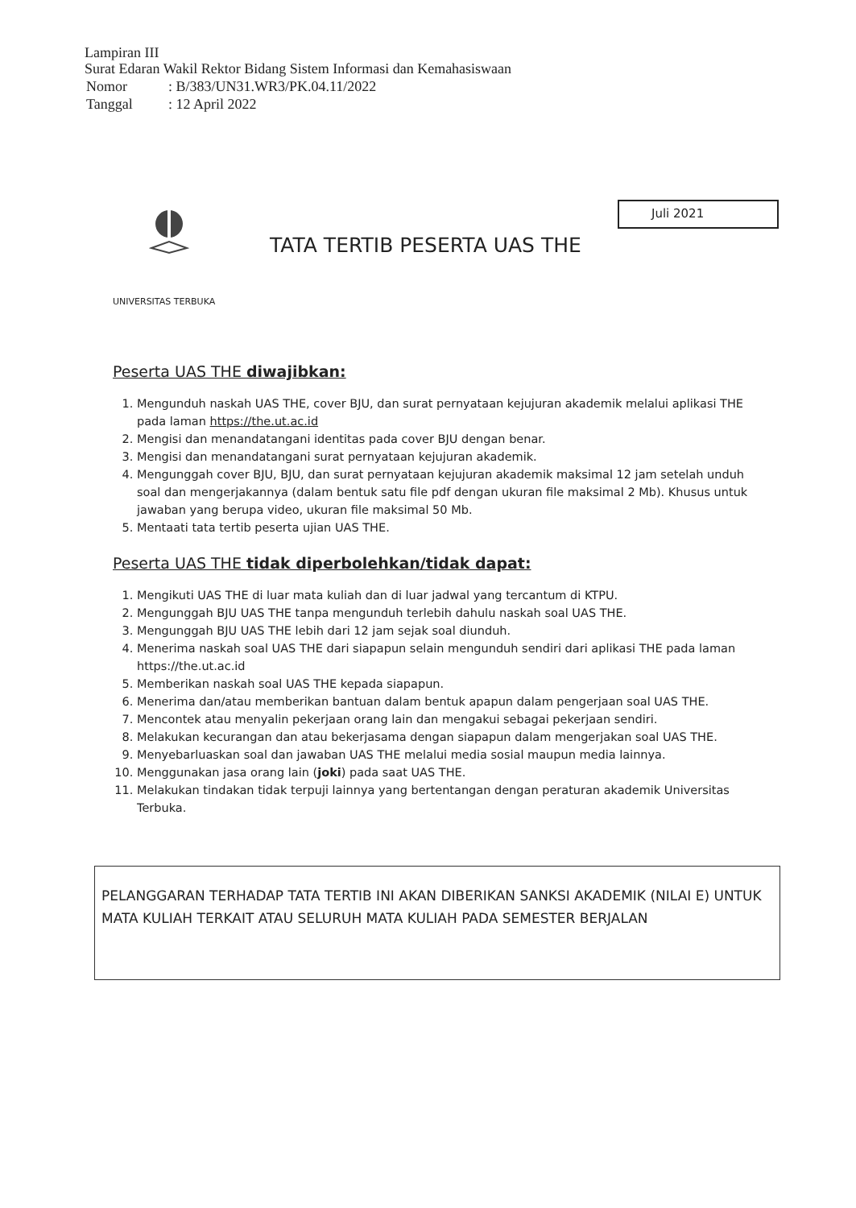Lampiran III
Surat Edaran Wakil Rektor Bidang Sistem Informasi dan Kemahasiswaan
| Nomor | : B/383/UN31.WR3/PK.04.11/2022 |
| Tanggal | : 12 April 2022 |
Juli 2021
TATA TERTIB PESERTA UAS THE
UNIVERSITAS TERBUKA
Peserta UAS THE diwajibkan:
1. Mengunduh naskah UAS THE, cover BJU, dan surat pernyataan kejujuran akademik melalui aplikasi THE pada laman https://the.ut.ac.id
2. Mengisi dan menandatangani identitas pada cover BJU dengan benar.
3. Mengisi dan menandatangani surat pernyataan kejujuran akademik.
4. Mengunggah cover BJU, BJU, dan surat pernyataan kejujuran akademik maksimal 12 jam setelah unduh soal dan mengerjakannya (dalam bentuk satu file pdf dengan ukuran file maksimal 2 Mb). Khusus untuk jawaban yang berupa video, ukuran file maksimal 50 Mb.
5. Mentaati tata tertib peserta ujian UAS THE.
Peserta UAS THE tidak diperbolehkan/tidak dapat:
1. Mengikuti UAS THE di luar mata kuliah dan di luar jadwal yang tercantum di KTPU.
2. Mengunggah BJU UAS THE tanpa mengunduh terlebih dahulu naskah soal UAS THE.
3. Mengunggah BJU UAS THE lebih dari 12 jam sejak soal diunduh.
4. Menerima naskah soal UAS THE dari siapapun selain mengunduh sendiri dari aplikasi THE pada laman https://the.ut.ac.id
5. Memberikan naskah soal UAS THE kepada siapapun.
6. Menerima dan/atau memberikan bantuan dalam bentuk apapun dalam pengerjaan soal UAS THE.
7. Mencontek atau menyalin pekerjaan orang lain dan mengakui sebagai pekerjaan sendiri.
8. Melakukan kecurangan dan atau bekerjasama dengan siapapun dalam mengerjakan soal UAS THE.
9. Menyebarluaskan soal dan jawaban UAS THE melalui media sosial maupun media lainnya.
10. Menggunakan jasa orang lain (joki) pada saat UAS THE.
11. Melakukan tindakan tidak terpuji lainnya yang bertentangan dengan peraturan akademik Universitas Terbuka.
PELANGGARAN TERHADAP TATA TERTIB INI AKAN DIBERIKAN SANKSI AKADEMIK (NILAI E) UNTUK MATA KULIAH TERKAIT ATAU SELURUH MATA KULIAH PADA SEMESTER BERJALAN